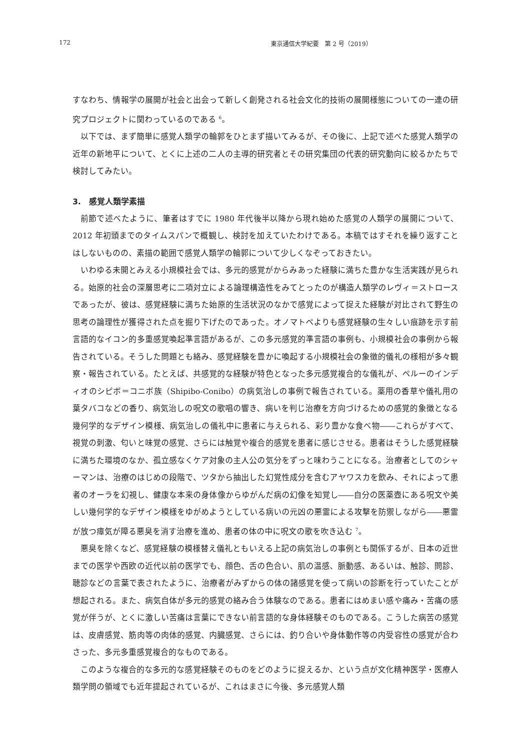172 東京通信大学紀要　第 2 号（2019）
すなわち、情報学の展開が社会と出会って新しく創発される社会文化的技術の展開様態についての一連の研究プロジェクトに関わっているのである <sup>6</sup>。
以下では、まず簡単に感覚人類学の輪郭をひとまず描いてみるが、その後に、上記で述べた感覚人類学の近年の新地平について、とくに上述の二人の主導的研究者とその研究集団の代表的研究動向に絞るかたちで検討してみたい。
3.　感覚人類学素描
前節で述べたように、筆者はすでに 1980 年代後半以降から現れ始めた感覚の人類学の展開について、2012 年初頭までのタイムスパンで概観し、検討を加えていたわけである。本稿ではすそれを繰り返すことはしないものの、素描の範囲で感覚人類学の輪郭について少しくなぞっておきたい。
いわゆる未開とみえる小規模社会では、多元的感覚がからみあった経験に満ちた豊かな生活実践が見られる。始原的社会の深層思考に二項対立による論理構造性をみてとったのが構造人類学のレヴィ＝ストロースであったが、彼は、感覚経験に満ちた始原的生活状況のなかで感覚によって捉えた経験が対比されて野生の思考の論理性が獲得された点を掘り下げたのであった。オノマトペよりも感覚経験の生々しい痕跡を示す前言語的なイコン的多重感覚喚起準言語があるが、この多元感覚的準言語の事例も、小規模社会の事例から報告されている。そうした問題とも絡み、感覚経験を豊かに喚起する小規模社会の象徴的儀礼の様相が多々観察・報告されている。たとえば、共感覚的な経験が特色となった多元感覚複合的な儀礼が、ペルーのインディオのシピボ＝コニボ族（Shipibo-Conibo）の病気治しの事例で報告されている。薬用の香草や儀礼用の葉タバコなどの香り、病気治しの呪文の歌唱の響き、病いを判じ治療を方向づけるための感覚的象徴となる幾何学的なデザイン模様、病気治しの儀礼中に患者に与えられる、彩り豊かな食べ物――これらがすべて、視覚の刺激、匂いと味覚の感覚、さらには触覚や複合的感覚を患者に感じさせる。患者はそうした感覚経験に満ちた環境のなか、孤立感なくケア対象の主人公の気分をずっと味わうことになる。治療者としてのシャーマンは、治療のはじめの段階で、ツタから抽出した幻覚性成分を含むアヤワスカを飲み、それによって患者のオーラを幻視し、健康な本来の身体像からゆがんだ病の幻像を知覚し――自分の医薬壺にある呪文や美しい幾何学的なデザイン模様をゆがめようとしている病いの元凶の悪霊による攻撃を防禦しながら――悪霊が放つ瘴気が障る悪臭を消す治療を進め、患者の体の中に呪文の歌を吹き込む <sup>7</sup>。
悪臭を除くなど、感覚経験の模様替え儀礼ともいえる上記の病気治しの事例とも関係するが、日本の近世までの医学や西欧の近代以前の医学でも、顔色、舌の色合い、肌の温感、脈動感、あるいは、触診、問診、聴診などの言葉で表されたように、治療者がみずからの体の諸感覚を使って病いの診断を行っていたことが想起される。また、病気自体が多元的感覚の絡み合う体験なのである。患者にはめまい感や痛み・苦痛の感覚が伴うが、とくに激しい苦痛は言葉にできない前言語的な身体経験そのものである。こうした病苦の感覚は、皮膚感覚、筋肉等の肉体的感覚、内臓感覚、さらには、釣り合いや身体動作等の内受容性の感覚が合わさった、多元多重感覚複合的なものである。
このような複合的な多元的な感覚経験そのものをどのように捉えるか、という点が文化精神医学・医療人類学問の領域でも近年提起されているが、これはまさに今後、多元感覚人類